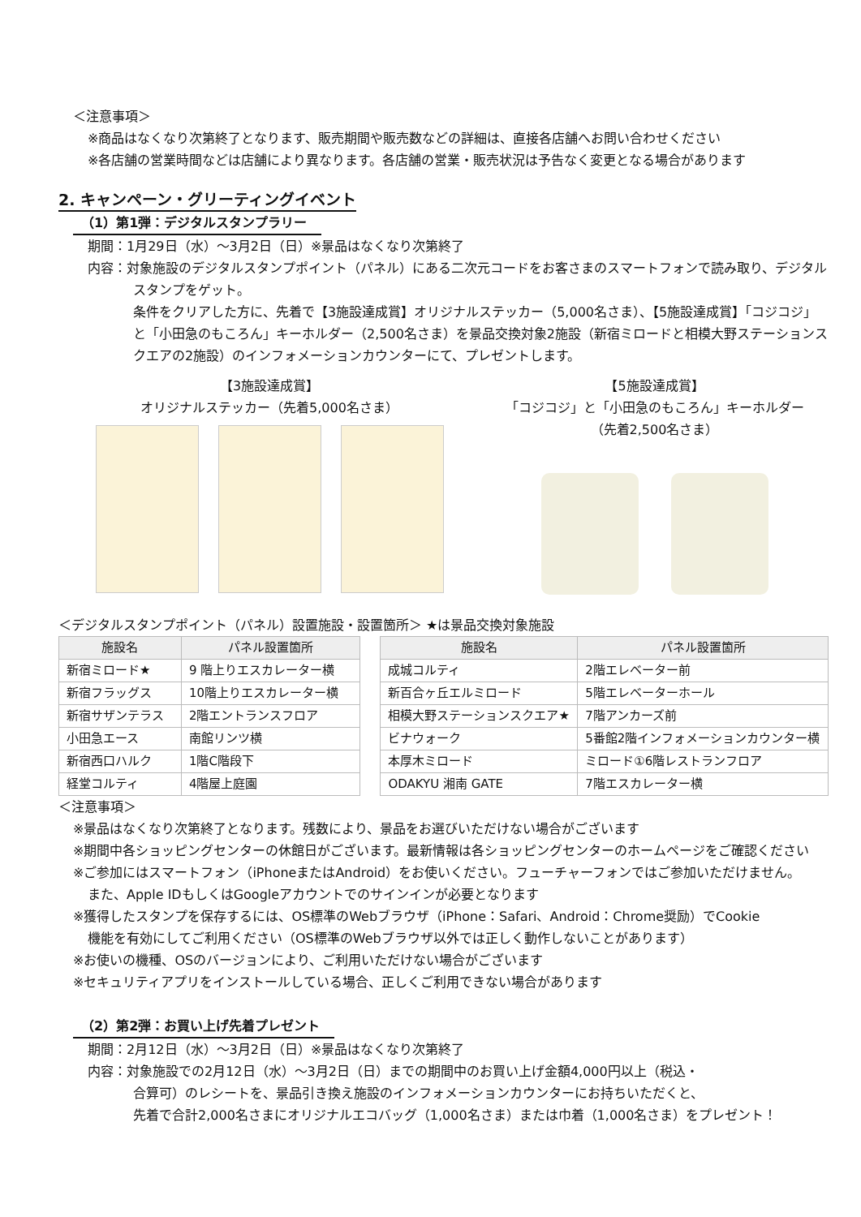＜注意事項＞
※商品はなくなり次第終了となります、販売期間や販売数などの詳細は、直接各店舗へお問い合わせください
※各店舗の営業時間などは店舗により異なります。各店舗の営業・販売状況は予告なく変更となる場合があります
2. キャンペーン・グリーティングイベント
（1）第1弾：デジタルスタンプラリー
期間：1月29日（水）～3月2日（日）※景品はなくなり次第終了
内容：対象施設のデジタルスタンプポイント（パネル）にある二次元コードをお客さまのスマートフォンで読み取り、デジタル
スタンプをゲット。
条件をクリアした方に、先着で【3施設達成賞】オリジナルステッカー（5,000名さま）、【5施設達成賞】「コジコジ」と「小田急のもころん」キーホルダー（2,500名さま）を景品交換対象2施設（新宿ミロードと相模大野ステーションスクエアの2施設）のインフォメーションカウンターにて、プレゼントします。
【3施設達成賞】
オリジナルステッカー（先着5,000名さま）
【5施設達成賞】
「コジコジ」と「小田急のもころん」キーホルダー
（先着2,500名さま）
＜デジタルスタンプポイント（パネル）設置施設・設置箇所＞ ★は景品交換対象施設
| 施設名 | パネル設置箇所 |
| --- | --- |
| 新宿ミロード★ | 9 階上りエスカレーター横 |
| 新宿フラッグス | 10階上りエスカレーター横 |
| 新宿サザンテラス | 2階エントランスフロア |
| 小田急エース | 南館リンツ横 |
| 新宿西口ハルク | 1階C階段下 |
| 経堂コルティ | 4階屋上庭園 |
| 施設名 | パネル設置箇所 |
| --- | --- |
| 成城コルティ | 2階エレベーター前 |
| 新百合ヶ丘エルミロード | 5階エレベーターホール |
| 相模大野ステーションスクエア★ | 7階アンカーズ前 |
| ビナウォーク | 5番館2階インフォメーションカウンター横 |
| 本厚木ミロード | ミロード①6階レストランフロア |
| ODAKYU 湘南 GATE | 7階エスカレーター横 |
＜注意事項＞
※景品はなくなり次第終了となります。残数により、景品をお選びいただけない場合がございます
※期間中各ショッピングセンターの休館日がございます。最新情報は各ショッピングセンターのホームページをご確認ください
※ご参加にはスマートフォン（iPhoneまたはAndroid）をお使いください。フューチャーフォンではご参加いただけません。
また、Apple IDもしくはGoogleアカウントでのサインインが必要となります
※獲得したスタンプを保存するには、OS標準のWebブラウザ（iPhone：Safari、Android：Chrome奨励）でCookie
機能を有効にしてご利用ください（OS標準のWebブラウザ以外では正しく動作しないことがあります）
※お使いの機種、OSのバージョンにより、ご利用いただけない場合がございます
※セキュリティアプリをインストールしている場合、正しくご利用できない場合があります
（2）第2弾：お買い上げ先着プレゼント
期間：2月12日（水）～3月2日（日）※景品はなくなり次第終了
内容：対象施設での2月12日（水）～3月2日（日）までの期間中のお買い上げ金額4,000円以上（税込・
合算可）のレシートを、景品引き換え施設のインフォメーションカウンターにお持ちいただくと、
先着で合計2,000名さまにオリジナルエコバッグ（1,000名さま）または巾着（1,000名さま）をプレゼント！